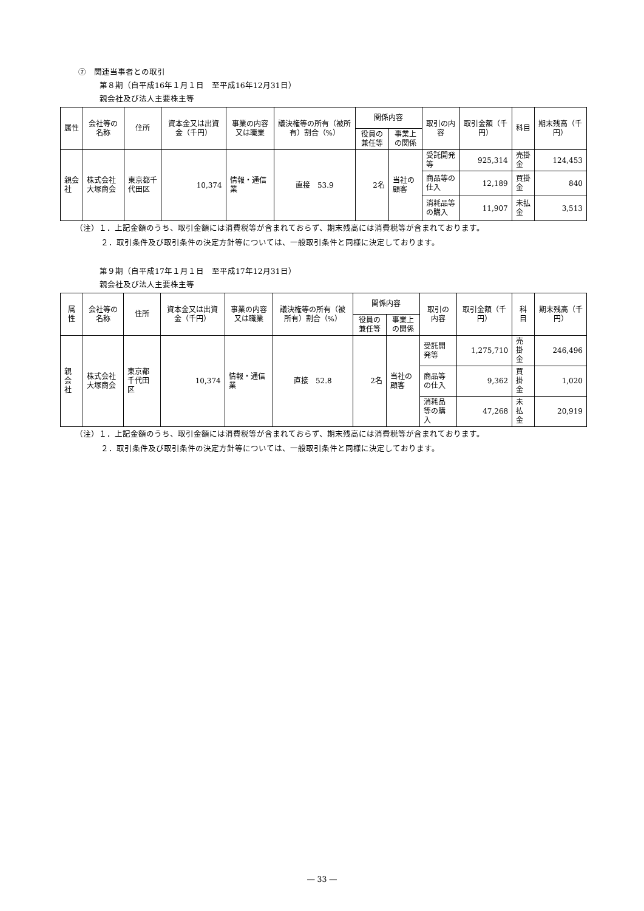⑦　関連当事者との取引
第８期（自平成16年１月１日　至平成16年12月31日）
親会社及び法人主要株主等
| 属性 | 会社等の名称 | 住所 | 資本金又は出資金（千円） | 事業の内容又は職業 | 議決権等の所有（被所有）割合（%） | 関係内容 | | 取引の内容 | 取引金額（千円） | 科目 | 期末残高（千円） |
| --- | --- | --- | --- | --- | --- | --- | --- | --- | --- | --- | --- |
| | | | | | | 役員の兼任等 | 事業上の関係 | | | | |
| 親会社 | 株式会社大塚商会 | 東京都千代田区 | 10,374 | 情報・通信業 | 直接 53.9 | 2名 | 当社の顧客 | 受託開発等 | 925,314 | 売掛金 | 124,453 |
| | | | | | | | | 商品等の仕入 | 12,189 | 買掛金 | 840 |
| | | | | | | | | 消耗品等の購入 | 11,907 | 未払金 | 3,513 |
（注）１．上記金額のうち、取引金額には消費税等が含まれておらず、期末残高には消費税等が含まれております。
２．取引条件及び取引条件の決定方針等については、一般取引条件と同様に決定しております。
第９期（自平成17年１月１日　至平成17年12月31日）
親会社及び法人主要株主等
| 属性 | 会社等の名称 | 住所 | 資本金又は出資金（千円） | 事業の内容又は職業 | 議決権等の所有（被所有）割合（%） | 関係内容 | | 取引の内容 | 取引金額（千円） | 科目 | 期末残高（千円） |
| --- | --- | --- | --- | --- | --- | --- | --- | --- | --- | --- | --- |
| | | | | | | 役員の兼任等 | 事業上の関係 | | | | |
| 親会社 | 株式会社大塚商会 | 東京都千代田区 | 10,374 | 情報・通信業 | 直接 52.8 | 2名 | 当社の顧客 | 受託開発等 | 1,275,710 | 売掛金 | 246,496 |
| | | | | | | | | 商品等の仕入 | 9,362 | 買掛金 | 1,020 |
| | | | | | | | | 消耗品等の購入 | 47,268 | 未払金 | 20,919 |
（注）１．上記金額のうち、取引金額には消費税等が含まれておらず、期末残高には消費税等が含まれております。
２．取引条件及び取引条件の決定方針等については、一般取引条件と同様に決定しております。
― 33 ―